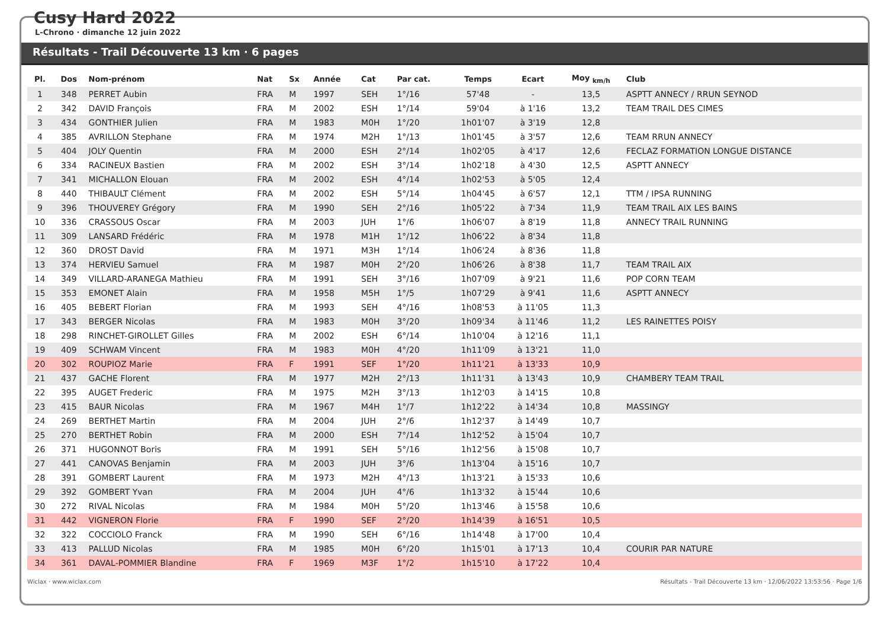Cusy Hard 2022
L-Chrono · dimanche 12 juin 2022
Résultats - Trail Découverte 13 km · 6 pages
| Pl. | Dos | Nom-prénom | Nat | Sx | Année | Cat | Par cat. | Temps | Ecart | Moy <sub>km/h</sub> | Club |
| --- | --- | --- | --- | --- | --- | --- | --- | --- | --- | --- | --- |
| 1 | 348 | PERRET Aubin | FRA | M | 1997 | SEH | 1°/16 | 57'48 | - | 13,5 | ASPTT ANNECY / RRUN SEYNOD |
| 2 | 342 | DAVID François | FRA | M | 2002 | ESH | 1°/14 | 59'04 | à 1'16 | 13,2 | TEAM TRAIL DES CIMES |
| 3 | 434 | GONTHIER Julien | FRA | M | 1983 | M0H | 1°/20 | 1h01'07 | à 3'19 | 12,8 | |
| 4 | 385 | AVRILLON Stephane | FRA | M | 1974 | M2H | 1°/13 | 1h01'45 | à 3'57 | 12,6 | TEAM RRUN ANNECY |
| 5 | 404 | JOLY Quentin | FRA | M | 2000 | ESH | 2°/14 | 1h02'05 | à 4'17 | 12,6 | FECLAZ FORMATION LONGUE DISTANCE |
| 6 | 334 | RACINEUX Bastien | FRA | M | 2002 | ESH | 3°/14 | 1h02'18 | à 4'30 | 12,5 | ASPTT ANNECY |
| 7 | 341 | MICHALLON Elouan | FRA | M | 2002 | ESH | 4°/14 | 1h02'53 | à 5'05 | 12,4 | |
| 8 | 440 | THIBAULT Clément | FRA | M | 2002 | ESH | 5°/14 | 1h04'45 | à 6'57 | 12,1 | TTM / IPSA RUNNING |
| 9 | 396 | THOUVEREY Grégory | FRA | M | 1990 | SEH | 2°/16 | 1h05'22 | à 7'34 | 11,9 | TEAM TRAIL AIX LES BAINS |
| 10 | 336 | CRASSOUS Oscar | FRA | M | 2003 | JUH | 1°/6 | 1h06'07 | à 8'19 | 11,8 | ANNECY TRAIL RUNNING |
| 11 | 309 | LANSARD Frédéric | FRA | M | 1978 | M1H | 1°/12 | 1h06'22 | à 8'34 | 11,8 | |
| 12 | 360 | DROST David | FRA | M | 1971 | M3H | 1°/14 | 1h06'24 | à 8'36 | 11,8 | |
| 13 | 374 | HERVIEU Samuel | FRA | M | 1987 | M0H | 2°/20 | 1h06'26 | à 8'38 | 11,7 | TEAM TRAIL AIX |
| 14 | 349 | VILLARD-ARANEGA Mathieu | FRA | M | 1991 | SEH | 3°/16 | 1h07'09 | à 9'21 | 11,6 | POP CORN TEAM |
| 15 | 353 | EMONET Alain | FRA | M | 1958 | M5H | 1°/5 | 1h07'29 | à 9'41 | 11,6 | ASPTT ANNECY |
| 16 | 405 | BEBERT Florian | FRA | M | 1993 | SEH | 4°/16 | 1h08'53 | à 11'05 | 11,3 | |
| 17 | 343 | BERGER Nicolas | FRA | M | 1983 | M0H | 3°/20 | 1h09'34 | à 11'46 | 11,2 | LES RAINETTES POISY |
| 18 | 298 | RINCHET-GIROLLET Gilles | FRA | M | 2002 | ESH | 6°/14 | 1h10'04 | à 12'16 | 11,1 | |
| 19 | 409 | SCHWAM Vincent | FRA | M | 1983 | M0H | 4°/20 | 1h11'09 | à 13'21 | 11,0 | |
| 20 | 302 | ROUPIOZ Marie | FRA | F | 1991 | SEF | 1°/20 | 1h11'21 | à 13'33 | 10,9 | |
| 21 | 437 | GACHE Florent | FRA | M | 1977 | M2H | 2°/13 | 1h11'31 | à 13'43 | 10,9 | CHAMBERY TEAM TRAIL |
| 22 | 395 | AUGET Frederic | FRA | M | 1975 | M2H | 3°/13 | 1h12'03 | à 14'15 | 10,8 | |
| 23 | 415 | BAUR Nicolas | FRA | M | 1967 | M4H | 1°/7 | 1h12'22 | à 14'34 | 10,8 | MASSINGY |
| 24 | 269 | BERTHET Martin | FRA | M | 2004 | JUH | 2°/6 | 1h12'37 | à 14'49 | 10,7 | |
| 25 | 270 | BERTHET Robin | FRA | M | 2000 | ESH | 7°/14 | 1h12'52 | à 15'04 | 10,7 | |
| 26 | 371 | HUGONNOT Boris | FRA | M | 1991 | SEH | 5°/16 | 1h12'56 | à 15'08 | 10,7 | |
| 27 | 441 | CANOVAS Benjamin | FRA | M | 2003 | JUH | 3°/6 | 1h13'04 | à 15'16 | 10,7 | |
| 28 | 391 | GOMBERT Laurent | FRA | M | 1973 | M2H | 4°/13 | 1h13'21 | à 15'33 | 10,6 | |
| 29 | 392 | GOMBERT Yvan | FRA | M | 2004 | JUH | 4°/6 | 1h13'32 | à 15'44 | 10,6 | |
| 30 | 272 | RIVAL Nicolas | FRA | M | 1984 | M0H | 5°/20 | 1h13'46 | à 15'58 | 10,6 | |
| 31 | 442 | VIGNERON Florie | FRA | F | 1990 | SEF | 2°/20 | 1h14'39 | à 16'51 | 10,5 | |
| 32 | 322 | COCCIOLO Franck | FRA | M | 1990 | SEH | 6°/16 | 1h14'48 | à 17'00 | 10,4 | |
| 33 | 413 | PALLUD Nicolas | FRA | M | 1985 | M0H | 6°/20 | 1h15'01 | à 17'13 | 10,4 | COURIR PAR NATURE |
| 34 | 361 | DAVAL-POMMIER Blandine | FRA | F | 1969 | M3F | 1°/2 | 1h15'10 | à 17'22 | 10,4 | |
Wiclax · www.wiclax.com Résultats - Trail Découverte 13 km · 12/06/2022 13:53:56 · Page 1/6